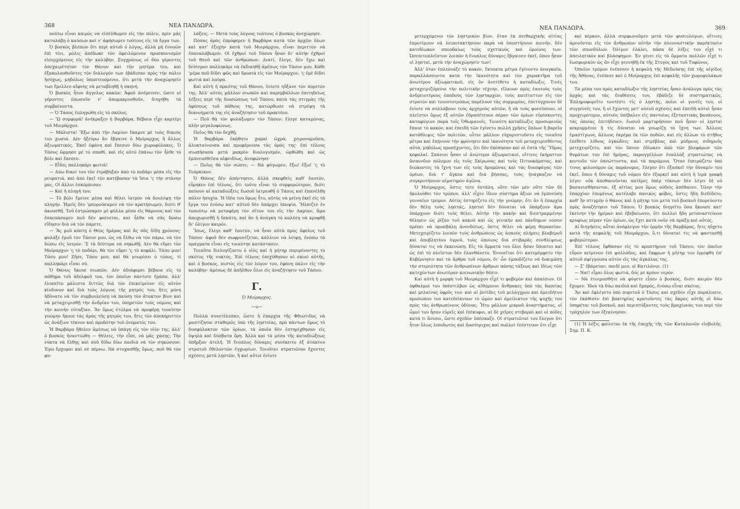368 ΝΕΑ ΠΑΝΔΩΡΑ.
σούτω εἶναι καιρὸς νὰ εἰσέλθωμεν εἰς τὴν πόλιν, πρὶν μᾶς καταλάβῃ ὁ καύσων καὶ ν' ἀφήσωμεν τούτους εἰς τὰ ἔργα των.
Ὁ βοσκὸς βλέπων ὅτι περὶ αὐτοῦ ὁ λόγος, ἀλλὰ μὴ ἐννοῶν ἐπὶ τίνι, μόλις ἀπέδωκε τὸν ὀφειλόμενον προσκυνισμὸν εἰσερχόμενος εἰς τὴν καλύβην. Συγχρόνως οἱ δύο γέροντες ἀπεχαιρέτηταν τὸν Θάνον καὶ τὴν μητέρα του, καὶ ἐξακολουθοῦντες τὸν διάλογόν των ἐβάδισαν πρὸς τὴν πόλιν ἡσύχως, μηδόλως ὑποπτευόμενοι, ὅτι μετὰ τὴν ἀναχώρησίν των ἔμελλεν αἴφνης νὰ μεταβληθῇ ἡ σκηνή.
Ὁ βοσκὸς ἦτον ἄγγελος κακῶν. Ἀφοῦ ἀνέμεινεν, ὥστε οἱ γέροντες ὁπωσοῦν ν' ἀπομακρυνθοῦν, διηγήθη τὰ συμβαίνοντα.
— Ὁ Τάσος ἐπληγώθη εἰς τὸ σκέλος.
— Ὢ συμφορά! ἀνέκραξεν ἡ Βαρβάρα. Βέβαια εἶχε καρτέρι τοῦ Μοιράρχου.
— Μάλιστα! Ἔξω ἀπὸ τὴν Λαμίαν ἔκαμνε μὲ τοὺς δικούς του χωσιά. Δὲν ἠξεύρω ἂν ἔβγαινε ὁ Μοίραρχος ἢ ἄλλος ἀξιωματικός. Ἐκεῖ ἐφάνη καὶ ἔπεσον δύω χωροφύλακες. Ὁ Τάσος ὥρμησε μὲ τὸ σπαθί, καὶ εἰς αὐτὸ ἐπάνω τὸν ἦλθε τὸ βόλι καὶ ἔπεσεν.
— Εἶδες παλληκάρι φωτιά!
— Δύω δικοί του τὸν ἐτράβηξαν ἀπὸ τὸ ποδάρι μέσα εἰς τὴν ρευματιά, καὶ ἀπὸ ἐκεῖ τὸν κατέβασαν τὰ ἴσια 'ς τὴν στάνην μας. Οἱ ἄλλοι ἐσκόρπισαν.
— Καὶ ἡ πληγή του;
— Τὸ βόλι ἔμεινε μέσα καὶ θέλει ἰατρὸν νὰ δουλέψῃ τὴν πληγήν. Ἡμεῖς δὲν 'μπορούσαμεν νὰ τὸν κρατήσωμεν, διότι θ' ἀκουσθῇ. Τοῦ ἐστρώσαμεν μὲ φύλλα μέσα εἰς θάμνους καὶ τὸν ἐσκεπάσαμεν ποῦ δὲν φαίνεται, καὶ ἦλθα νὰ σᾶς δώσω εἴδησιν διὰ νὰ τὸν πάρετε.
— Ἂς μοῦ κόπτῃ ὁ Θεὸς ἡμέρας καὶ ἂς σᾶς δίδῃ χρόνους· φυλάξε ἐμοῦ τὸν Τάσον μου, ὡς νὰ ἔλθω νὰ τὸν πάρω, νὰ τὸν δώσω εἰς ἰατρόν. 'Σ τὰ δεύτερα νὰ σηκωθῇ. Δὲν θὰ εὕρει τὸν Μοίραρχον 'ς τὸ ποδάρι, θὰ τὸν εὕρει 'ς τὸ κεφάλι. Τάσο μου! Τάσο μου! Ζῆσε, Τάσο μου, καὶ θὰ γνωρίσει ὁ τόπος, τί παλληκάρι εἶσαι σύ.
Ὁ Θάνος ἤκουε σιωπῶν. Δὲν ἀδιάφορει βέβαια εἰς τὸ πάθημα τοῦ ἀδελφοῦ του, τὸν ὁποῖον πάντοτε ἠγάπα, ἀλλ' ἐλυπεῖτο μάλιστα διττῶς διὰ τὸν ἐπικείμενον εἰς αὐτὸν κίνδυνον καὶ διὰ τοὺς λόγους τῆς μητρός του, ἥτις μόνη ἠδύνατο νὰ τὸν συμβουλεύσῃ νὰ παύσῃ τὸν ἄτακτον βίον καὶ νὰ μεταχειρισθῇ τὴν ἀνδρίαν του, ὑπηρετῶν τοὺς νόμους καὶ τὴν κοινὴν εὐταξίαν. Ἂν ὅμως ἐτόλμα νὰ προφέρῃ τοιαύτην γνώμην ἤκουε τὰς ἀρὰς τῆς μητρός του, ἥτις τὸν ἀπεκήρυττεν ὡς ἀνάξιον τέκνον καὶ προδότην τοῦ ὀνόματός του.
Ἡ Βαρβάρα ἤθελεν ἀμέσως νὰ ὑπάγῃ εἰς τὸν υἱόν της, ἀλλ' ὁ βοσκὸς ἠναντιώθη — Θέλεις, τὴν εἶπε, νὰ μᾶς χάσῃς; Τὴν νύκτα νὰ ἔλθῃς καὶ σοῦ δίδω δύω παιδιὰ νὰ τὸν σηκώσουν. Ἐγὼ ἔρχομαι καὶ σὲ πέρνω. Νὰ στοχασθῇς ὅμως, ποῦ θὰ τὸν φυ-
λάξεις. — Μετὰ τοὺς λόγους τούτους ὁ βοσκὸς ἀνεχώρησε.
Πόσας ἀρὰς ἐπρόφερεν ἡ Βαρβάρα κατὰ τῶν ἀρχῶν ὅλων καὶ κατ' ἐξοχὴν κατὰ τοῦ Μοιράρχου, εἶναι περιττὸν νὰ ἐπαναλάβωμεν. Οἱ ἐχθροὶ τοῦ Τάσου ἦσαν δι' αὐτὴν ἐχθροὶ τοῦ Θεοῦ καὶ τῶν ἀνθρώπων. Διατί, ἔλεγε, δὲν ἔχω καὶ δεύτερον παλληκάρι νὰ ἐκδικηθῇ ἀμέσως τὸν Τάσον μου. Κάθε 'μέρα ποῦ δίδει φῶς καὶ δροσιὰ εἰς τὸν Μοίραρχον, 'ς ἐμὲ δίδει φωτιὰ καὶ λαύρα.
Καὶ αὐτὴ ἡ πραότης τοῦ Θάνου, ἐνίοτε ηὔξανε τὸν πυρετόν της. Ἀλλ' αὐτὸς μᾶλλον σιωπῶν καὶ παρεμβάλλων ἐπιτηδείως λέξεις περὶ τῆς διασώσεως τοῦ Τάσου, κατὰ τὰς στιγμὰς τῆς ὑφέσεως τοῦ πάθους της, κατώρθωσε νὰ στρέψῃ τὰ διανοήματά της εἰς ἀναζήτησιν τοῦ πρακτέου.
— Ποῦ θὰ τὸν φυλάξωμεν τὸν Τάσον; ἔλεγε καταμόνας, πλὴν μεγαλοφώνως.
Ποῖος θὰ τὸν δεχθῇ;
Ἡ Βαρβάρα ἐκάθητο χαμαὶ ὠχρά, χειρονομοῦσα, ἀλυκταίνουσα καὶ προφέρουσα τὰς ἀράς της· ἐπὶ τέλους σιωπήσασα μετὰ μακρὸν διαλογισμόν, ὠρθώθη καὶ ὡς ἐμπνευσθεῖσα αἰφνιδίως, ἀνεφώνησε·
— Ποῖος θὰ τὸν σώσει; — Νὰ φύγωμεν, ἔξω! ἔξω! 'ς τὸ Τούρκικον.
Ὁ Θάνος δὲν ἀπήντησεν, ἀλλὰ σκεφθεὶς καθ' ἑαυτόν, εὗρηκεν ἐπὶ τέλους, ὅτι τοῦτο εἶναι τὸ συμφερώτερον, διότι παύουν αἱ καταδιώξεις ἕωσοῦ ἰατρευθῇ ὁ Τάσος καὶ ἐπανέλθῃ πάλιν ἡσυχία. Ἡ ἰδέα του ὅμως ἦτο, αὐτὸς νὰ μείνῃ ἐκεῖ εἰς τὰ ἔργα του ἐνόσῳ κατ' αὐτοῦ δὲν ὑπάρχει ὑποψία. Ἤλπιζεν ἐν τοσούτῳ νὰ μεταφέρῃ τὸν σῖτον του εἰς τὴν Λαμίαν, ἅμα ἀποχωρισθῇ ἡ δεκάτη, καὶ ἂν ἡ ἀνάγκη τὸ καλέσῃ νὰ κρυφθῇ δι' ὀλίγον καιρόν.
Ἴσως, ἔλεγε καθ' ἑαυτόν, νὰ ἦναι αὐτὰ πρὸς ὄφελος τοῦ Τάσου· ἀφοῦ δὲν σωφρονίζεται, κάλλιον νὰ λείψῃ, ἐνόσῳ τὰ πράγματα εἶναι εἰς τοιαύτην κατάστασιν.
Τοιαῦτα διελογίζοντο ὁ υἱὸς καὶ ἡ μήτηρ περιμένοντες τὸ σκότος τῆς νυκτός. Ἐπὶ τέλους ἐπεχύθησαν αἱ σκιαὶ αὐτῆς, καὶ ὁ βοσκός, πιστὸς εἰς τὸν λόγον του, ἐφάνη πάλιν εἰς τὴν καλύβην· ἀμέσως δὲ ἀπῆλθον ὅλοι εἰς ἀναζήτησιν τοῦ Τάσου.
Γ.
Ὁ Μοίραρχος.
—ο—
Πολλὰ συνετέλεσαν, ὥστε ἡ ἐπαρχία τῆς Φθιώτιδος νὰ μαστίζηται σταθερῶς ὑπὸ τῆς λῃστείας, πρὸ πάντων ὅμως τὸ δυσφύλακτον τῶν ὁρίων, τὰ ὁποῖα δὲν ἐστηρίχθησαν εἰς ὑψηλὰ καὶ δύσβατα ὄρη. Ἀλλὰ καὶ τὰ μέσα τῆς καταδιώξεως ὑπῆρξαν ἀτελῆ. Ἡ ἔνοπλος δύναμις συνέκειτο ἐξ ἀτάκτου στρατοῦ ἐθελοντῶν ἐγχωρίων. Τοιοῦτοι στρατιῶται ἔχοντες σχέσεις μετὰ λῃστῶν, ἢ καὶ αὐτοὶ ἐνίοτε
ΝΕΑ ΠΑΝΔΩΡΑ. 369
μετερχόμενοι τὸν λῃστρικὸν βίον, ὅταν ἐκ πειθαρχικῆς αἰτίας ἐπροτίμουν νὰ λειποτακτήσουν παρὰ νὰ ὑποστήσουν ποινήν, δὲν κατεδίωκον σπουδαίως τοὺς σχετικοὺς καὶ ὁμοίους των. Ὡσεπιτοπλεῖστον λοιπὸν ἡ ἔνοπλος δύναμις ἔβγαινεν ἐκεῖ, ὅπου ἦσαν οἱ λῃσταί, μετὰ τὴν ἀναχώρησίν των!
Ἀλλ' ὅταν ἐπλεόναζε τὸ κακόν, ἔκτακτα μέτρα ἐγίνοντο ἀναγκαῖα, παραλλάσσοντα κατὰ τὴν ἱκανότητα καὶ τὸν χαρακτῆρα τοῦ ἀνωτέρου ἀξιωματικοῦ, εἰς ὃν ἀνετίθετο ἡ καταδίωξις. Τινὲς μεταχειριζόμενοι τὴν πολιτικὴν τέχνην, εἵλκυον πρὸς ἑαυτοὺς τοὺς ἀνδρειοτέρους ὀπαδοὺς τῶν λῃσταρχῶν, τοὺς κατέταττον εἰς τὸν στρατὸν καὶ τοιουτοτρόπως παρέλυον τὰς συμμορίας, ἐπετύγχανον δὲ ἐνίοτε νὰ συλλάβουν τοὺς ἀρχηγοὺς αὐτῶν, ἢ νὰ τοὺς φονεύσουν, οἱ πλεῖστοι ὅμως ἐξ αὐτῶν ἐδραπέτευον πέραν τῶν ὁρίων εὑρίσκοντες καταφύγιον παρὰ τοῖς Ὀθωμανοῖς. Τοιαύτη καταδίωξις προσωρινῶς ἔπαυε τὸ κακόν, καὶ ἐπειδὴ τῶν ἐγίνετο πολλὴ χρῆσις ὅπλων ἢ βαρεῖα κατάθλιψις τῶν πολιτῶν, οὗτοι μᾶλλον εὐχαριστοῦντο εἰς τοιαῦτα μέτρα καὶ ἐπῄνουν τὴν φρόνησιν καὶ ἱκανότητα τοῦ μεταχειρισθέντος αὐτά, μηδόλως προσέχοντες, ὅτι δὲν ἐκόπησαν καὶ αἱ ἑπτὰ τῆς Ὕδρας κεφαλαί. Σπάνιοι ἦσαν οἱ ἀνώτεροι ἀξιωματικοί, οἵτινες ἐκήρυττον ἄσπονδον πόλεμον εἰς τοὺς Σκίρωνας καὶ τοὺς Πιτυοκάμπτας, καὶ διώκοντες τὰ ἴχνη των εἰς τοὺς δρυμῶνας καὶ τὰς διασφάγας τῶν ὀρέων, διὰ τ' ἄγκεα καὶ διὰ βήσσας, τοὺς ἠνάγκαζον νὰ συγκροτήσουν αἱματηρὸν ἀγῶνα.
Ὁ Μοίραρχος, ὅστις τότε ἐστάλη, οὔτε τῶν μὲν οὔτε τῶν δὲ ἠκολούθει τὸν τρόπον, ἀλλ' εἶχεν ἴδιον σύστημα ἄξιον νὰ ἐμπνεύσῃ γενναῖον τρόμον. Αὐτὸς ἐστηρίζετο εἰς τὴν γνώμην, ὅτι ἂν ἡ ἐπαρχία δὲν θέλῃ τοὺς λῃστάς, λῃσταὶ δὲν δύναται νὰ ὑπάρξουν ἄρα ὑπάρχουν διότι τοὺς θέλει. Αὐτὴν τὴν κακὴν καὶ διεστραμμένην θέλησιν ὡς ῥίζαν τοῦ κακοῦ καὶ ὡς γενικὴν καὶ πάνδημον νόσον πρέπει νὰ προσβάλῃ ἀνενδότως, ὅστις θέλει νὰ φέρῃ θεραπείαν. Μετεχειρίζετο λοιπὸν τοὺς ἀνθρώπους ὡς ἀσκοὺς πλήρεις βλαβεροῦ καὶ ἀποβλητέου ὑγροῦ, τοὺς ὁποίους διὰ στιβαρᾶς συνθλίψεως δύναταί τις νὰ ἐκκενώσῃ. Εἰς τὰ ὄμματά του ὅλοι ἦσαν ὕποπτοι καὶ ὡς ἐπὶ τὸ πλεῖστον δὲν ἐλανθάνετο. Ἐννοεῖται ὅτι κατεμέμφετο τὴν Κυβέρνησιν καὶ τὰ ἄρθρα τοῦ νόμου, δι' ὧν ἐμποδίζετο νὰ δοκιμάσῃ τὴν στερεότητα τῶν ἀνθρωπίνων ἄρθρων πάσης τάξεως καὶ ἰδίως τῶν κατεχόντων ἀνωτέραν κοινωνικὴν θέσιν.
Καὶ αὐτὴ ἡ μορφὴ τοῦ Μοιράρχου εἶχέ τι φοβερὸν καὶ ἀπαίσιον. Οἱ ὀφθαλμοί του ὑπέστιλβον ὡς αἰθόμενοι ἄνθρακες ὑπὸ τὰς δασείας καὶ μελαίνας ὀφρῦς του· καὶ αἱ ῥυτίδες τοῦ μελάγχρου καὶ ἀμειδήτου προσώπου του κατεδείκνυον τὸ ὠμὸν καὶ ἀμείλικτον τῆς ψυχῆς του πρὸς τὰς ἀνθρωπίνους ὀδύνας. Ἦτο μᾶλλον μικροῦ ἀναστήματος, οἱ ὦμοί του ἦσαν εὐρεῖς καὶ ἐπίκυφοι, αἱ δὲ χεῖρες στιβαραὶ καὶ οἱ πόδες κατά τι ἄνισοι, ὥστε σχεδὸν ὑπέσκαζε. Οἱ στρατιῶταί του ἔλεγον ὅτι ἦτον ὅλως λεπιδωτὸς καὶ δασύτριχος καὶ πολλοὶ ἐπίστευον ὅτι εἶχε
καὶ κέρκον, ἀλλὰ συμφωνοῦμεν μετὰ τῶν φυσιολόγων, οἵτινες ἀρνοῦνται εἰς τὸν ἄνθρωπον αὐτὴν τὴν πλεοναστικὴν παρέκτασιν τῶν σπονδύλων. Ὀλίγον ἐλάλει, πᾶσα δὲ λέξις του εἶχέ τι ἀπειλητικὸν καὶ βλάσφημον. Ἐν γένει εἰς τὰ ὄμματα πολλῶν εἶχέ τι ἑωσφορικὸν ὡς ἂν εἶχε γεννηθῇ ἐκ τῆς Στυγὸς καὶ τοῦ Τυφῶνος.
Ὁποῖον τρόμον ἐνέπνεεν ἡ κεφαλὴ τῆς Μεδούσης ἐπὶ τῆς αἰγίδος τῆς Ἀθήνας, ἐνέπνεε καὶ ὁ Μοίραρχος ἐπὶ κεφαλῆς τῶν χωροφυλάκων του.
Τὰ μέσα του πρὸς καταδίωξιν τῆς λῃστείας ἦσαν ἀνάλογα πρὸς τὰς ἀρχὰς καὶ τὰς διαθέσεις του, ἐβάδιζε δὲ συστηματικῶς. Ἐπληροφορεῖτο τουτέστι τίς ὁ λῃστής, ποῖοι οἱ γονεῖς του, οἱ συγγενεῖς του, ἢ οἱ ἔχοντες μετ' αὐτοῦ σχέσεις καὶ ἐπειδὴ αὐτοὶ ἦσαν προχειρότεροι, αὐτοὺς ὑπέβαλεν εἰς παντοίας ἐξεταστικὰς βασάνους, τὰς ὁποίας ἐπιτήδευεν, ἕωσοῦ μαρτυρήσουν ποῦ ἦσαν οἱ λῃσταὶ κεκρυμμένοι ἢ τίς δύναται νὰ γνωρίζῃ τὰ ἴχνη των. Ἄλλους ἐμαστίγωνε, ἄλλους ἐκρέμα ἐκ τῶν ποδῶν, καὶ εἰς ἄλλων τὸ στῆθος ἐπέθετε λίθους ὀγκώδεις· καὶ στρέβλας καὶ μύδρους σιδηροῦς μετεχειρίζετο, καὶ τὸν ὕπνον ἐδίωκεν ἀπὸ τῶν βλεφάρων τῶν θυμάτων του ἐπὶ ἡμέρας, παραγγέλλων ἐναλλὰξ στρατιώτας νὰ κεντοῦν τὸν ὑπνώττοντα, καὶ τὰ παρόμοια. Ὅταν ἐπειράζετο ὑπό τινος φιλονόμου ὡς παράνομος, ἔλεγεν ὅτι ἐξασκεῖ τὴν δύναμίν του ἐκεῖ, ὅπου ἡ δύναμις τοῦ νόμου δὲν ἐξαρκεῖ καὶ αὐτὴ ἡ ἱερὰ γραφὴ λέγει· οὐκ ἀποθανοῦνται πατέρες ὑπὲρ τέκνων δὲν λέγει δὲ οὐ βασανισθήσονται, ἐξ αἰτίας μου ὅμως οὐδεὶς ἀπέθανεν. Ὅλην τὴν ἐπαρχίαν ἑπομένως κατέλαβε πανικὸς φόβος, ὅστις ἤδη διεδίδετο, καθ' ἣν στιγμὴν ὁ Θάνος καὶ ἡ μήτηρ του μετὰ τοῦ βοσκοῦ ἐπορεύοντο πρὸς ἀναζήτησιν τοῦ Τάσου. Ὁ βοσκὸς διηγεῖτο ὅσα ἤκουσε κατ' ἐκείνην τὴν ἡμέραν καὶ ἐβεβαίωνεν, ὅτι πολλοὶ ἤδη μεταναστεύουν κρυφίως πέραν τῶν ὁρίων, ὡς ἔχει κατὰ νοῦν νὰ πράξῃ καὶ αὐτός.
Αἱ διηγήσεις αὗται ἀνέφλεγον τὴν ὁρμὴν τῆς Βαρβάρας, ἥτις ηὔχετο κατὰ τῆς κεφαλῆς τοῦ Μοιράρχου, ὅ,τι δύναταί τις νὰ φαντασθῇ φοβερώτερον.
Ἐπὶ τέλους ἔφθασαν εἰς τὸ κρυπτήριον τοῦ Τάσου, τὸν ὁποῖον εὗρον κείμενον ἐπὶ φυλλάδος, καὶ ἔκφρων ἡ μήτηρ του ἐρρίφθη ἐπ' αὐτοῦ σφίγγουσα αὐτὸν εἰς τὰς ἀγκάλας της.
— Σ' ἐβάρεταν, παιδί μου, οἱ Κατιλάνοι. (1)
— Ναί! εἶμαι ὅλος φωτιά, δός με κρύον νερόν.
— Νὰ ἑτοιμασθῆτε νὰ φύγετε εἶπεν ὁ βοσκός, διότι καιρὸν δὲν ἔχομεν. Ἰδοὺ τὰ δύω παιδιὰ καὶ ἔμπρός, ἐνόσῳ εἶναι σκότος.
Ἂν καὶ ἐφλέγετο ὑπὸ πυρετοῦ ὁ Τάσος καὶ σχεδὸν εἶχε παράλυσιν, τὸν ἐκάθισεν ἐπὶ βακτηρίας κρατοῦντες τὰς ἄκρας αὐτῆς οἱ δύω ὑπηρέται τοῦ βοσκοῦ, καὶ περιπτύξαντες τοὺς βραχίονάς του περὶ τὸν τράχηλόν των ἐξεκίνησαν.
(1) Ἡ λέξις φαίνεται ἐκ τῆς ἐποχῆς τῆς τῶν Καταλανῶν εἰσβολῆς. Σημ. Π. Κ.